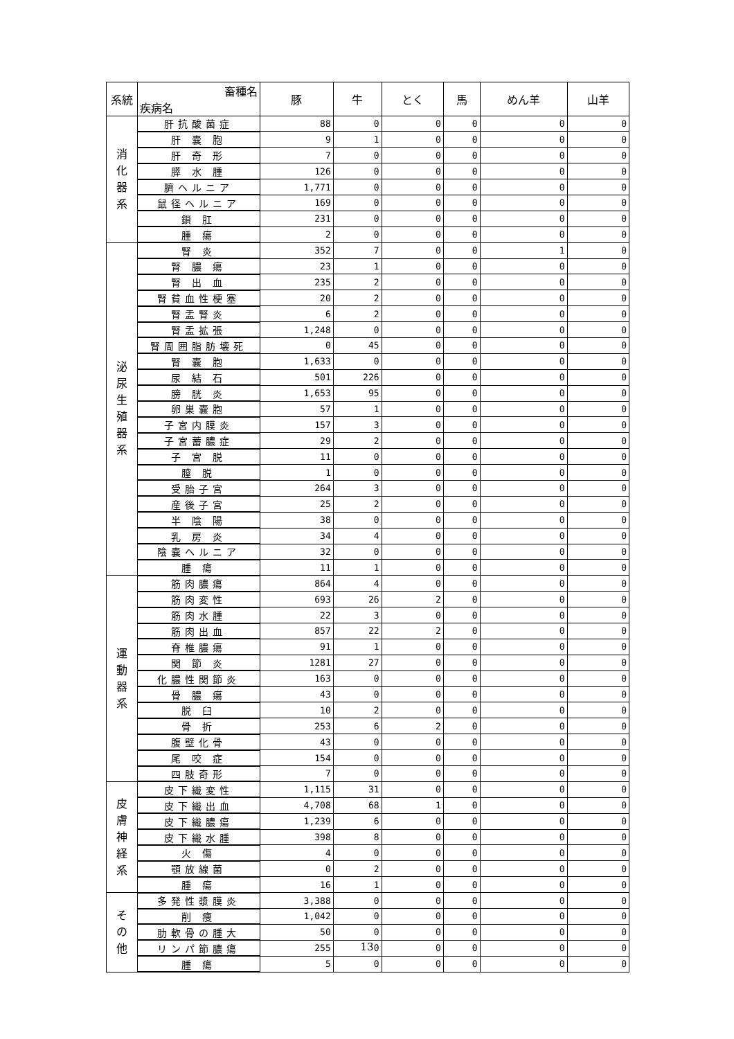| 系統 | 畜種名 疾病名 | 豚 | 牛 | とく | 馬 | めん羊 | 山羊 |
| --- | --- | --- | --- | --- | --- | --- | --- |
| 消 化 器 系 | 肝抗酸菌症 | 88 | 0 | 0 | 0 | 0 | 0 |
| | 肝 嚢 胞 | 9 | 1 | 0 | 0 | 0 | 0 |
| | 肝 奇 形 | 7 | 0 | 0 | 0 | 0 | 0 |
| | 膵 水 腫 | 126 | 0 | 0 | 0 | 0 | 0 |
| | 臍ヘルニア | 1,771 | 0 | 0 | 0 | 0 | 0 |
| | 鼠径ヘルニア | 169 | 0 | 0 | 0 | 0 | 0 |
| | 鎖 肛 | 231 | 0 | 0 | 0 | 0 | 0 |
| | 腫 瘍 | 2 | 0 | 0 | 0 | 0 | 0 |
| 泌 尿 生 殖 器 系 | 腎 炎 | 352 | 7 | 0 | 0 | 1 | 0 |
| | 腎 膿 瘍 | 23 | 1 | 0 | 0 | 0 | 0 |
| | 腎 出 血 | 235 | 2 | 0 | 0 | 0 | 0 |
| | 腎貧血性梗塞 | 20 | 2 | 0 | 0 | 0 | 0 |
| | 腎盂腎炎 | 6 | 2 | 0 | 0 | 0 | 0 |
| | 腎盂拡張 | 1,248 | 0 | 0 | 0 | 0 | 0 |
| | 腎周囲脂肪壊死 | 0 | 45 | 0 | 0 | 0 | 0 |
| | 腎 嚢 胞 | 1,633 | 0 | 0 | 0 | 0 | 0 |
| | 尿 結 石 | 501 | 226 | 0 | 0 | 0 | 0 |
| | 膀 胱 炎 | 1,653 | 95 | 0 | 0 | 0 | 0 |
| | 卵巣嚢胞 | 57 | 1 | 0 | 0 | 0 | 0 |
| | 子宮内膜炎 | 157 | 3 | 0 | 0 | 0 | 0 |
| | 子宮蓄膿症 | 29 | 2 | 0 | 0 | 0 | 0 |
| | 子 宮 脱 | 11 | 0 | 0 | 0 | 0 | 0 |
| | 膣 脱 | 1 | 0 | 0 | 0 | 0 | 0 |
| | 受胎子宮 | 264 | 3 | 0 | 0 | 0 | 0 |
| | 産後子宮 | 25 | 2 | 0 | 0 | 0 | 0 |
| | 半 陰 陽 | 38 | 0 | 0 | 0 | 0 | 0 |
| | 乳 房 炎 | 34 | 4 | 0 | 0 | 0 | 0 |
| | 陰嚢ヘルニア | 32 | 0 | 0 | 0 | 0 | 0 |
| | 腫 瘍 | 11 | 1 | 0 | 0 | 0 | 0 |
| 運 動 器 系 | 筋肉膿瘍 | 864 | 4 | 0 | 0 | 0 | 0 |
| | 筋肉変性 | 693 | 26 | 2 | 0 | 0 | 0 |
| | 筋肉水腫 | 22 | 3 | 0 | 0 | 0 | 0 |
| | 筋肉出血 | 857 | 22 | 2 | 0 | 0 | 0 |
| | 脊椎膿瘍 | 91 | 1 | 0 | 0 | 0 | 0 |
| | 関 節 炎 | 1281 | 27 | 0 | 0 | 0 | 0 |
| | 化膿性関節炎 | 163 | 0 | 0 | 0 | 0 | 0 |
| | 骨 膿 瘍 | 43 | 0 | 0 | 0 | 0 | 0 |
| | 脱 臼 | 10 | 2 | 0 | 0 | 0 | 0 |
| | 骨 折 | 253 | 6 | 2 | 0 | 0 | 0 |
| | 腹壁化骨 | 43 | 0 | 0 | 0 | 0 | 0 |
| | 尾 咬 症 | 154 | 0 | 0 | 0 | 0 | 0 |
| | 四肢奇形 | 7 | 0 | 0 | 0 | 0 | 0 |
| 皮 膚 神 経 系 | 皮下織変性 | 1,115 | 31 | 0 | 0 | 0 | 0 |
| | 皮下織出血 | 4,708 | 68 | 1 | 0 | 0 | 0 |
| | 皮下織膿瘍 | 1,239 | 6 | 0 | 0 | 0 | 0 |
| | 皮下織水腫 | 398 | 8 | 0 | 0 | 0 | 0 |
| | 火 傷 | 4 | 0 | 0 | 0 | 0 | 0 |
| | 顎放線菌 | 0 | 2 | 0 | 0 | 0 | 0 |
| | 腫 瘍 | 16 | 1 | 0 | 0 | 0 | 0 |
| そ の 他 | 多発性漿膜炎 | 3,388 | 0 | 0 | 0 | 0 | 0 |
| | 削 痩 | 1,042 | 0 | 0 | 0 | 0 | 0 |
| | 肋軟骨の腫大 | 50 | 0 | 0 | 0 | 0 | 0 |
| | リンパ節膿瘍 | 255 | 0 | 0 | 0 | 0 | 0 |
| | 腫 瘍 | 5 | 0 | 0 | 0 | 0 | 0 |
13